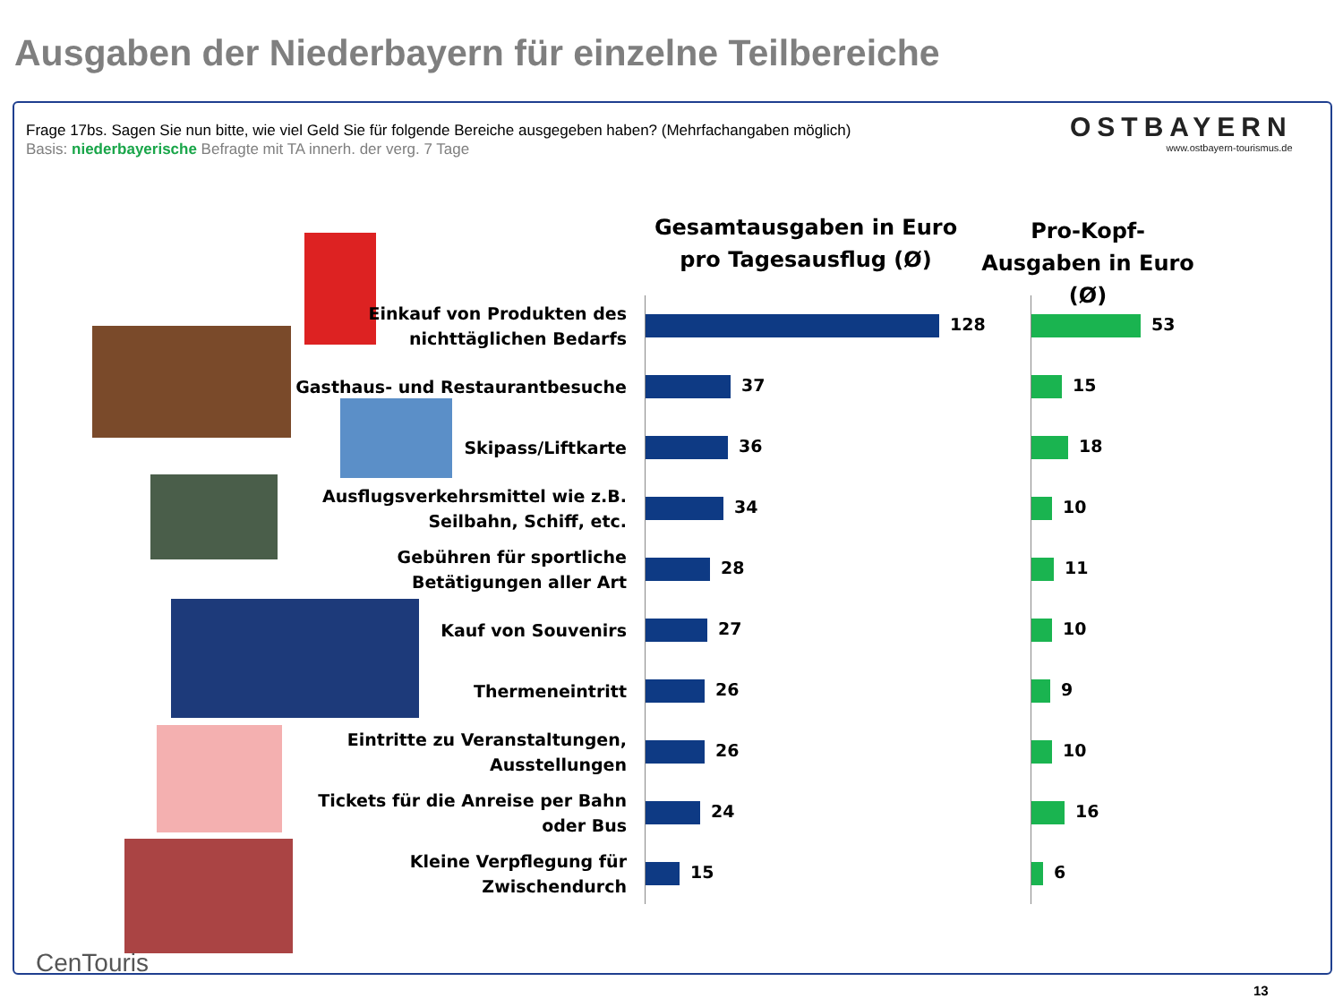Ausgaben der Niederbayern für einzelne Teilbereiche
Frage 17bs. Sagen Sie nun bitte, wie viel Geld Sie für folgende Bereiche ausgegeben haben? (Mehrfachangaben möglich)
Basis: niederbayerische Befragte mit TA innerh. der verg. 7 Tage
OSTBAYERN
www.ostbayern-tourismus.de
Gesamtausgaben in Euro pro Tagesausflug (Ø)
Pro-Kopf-Ausgaben in Euro (Ø)
| Einkauf von Produkten des nichttäglichen Bedarfs | 128 | 53 |
| Gasthaus- und Restaurantbesuche | 37 | 15 |
| Skipass/Liftkarte | 36 | 18 |
| Ausflugsverkehrsmittel wie z.B. Seilbahn, Schiff, etc. | 34 | 10 |
| Gebühren für sportliche Betätigungen aller Art | 28 | 11 |
| Kauf von Souvenirs | 27 | 10 |
| Thermeneintritt | 26 | 9 |
| Eintritte zu Veranstaltungen, Ausstellungen | 26 | 10 |
| Tickets für die Anreise per Bahn oder Bus | 24 | 16 |
| Kleine Verpflegung für Zwischendurch | 15 | 6 |
CenTouris
13